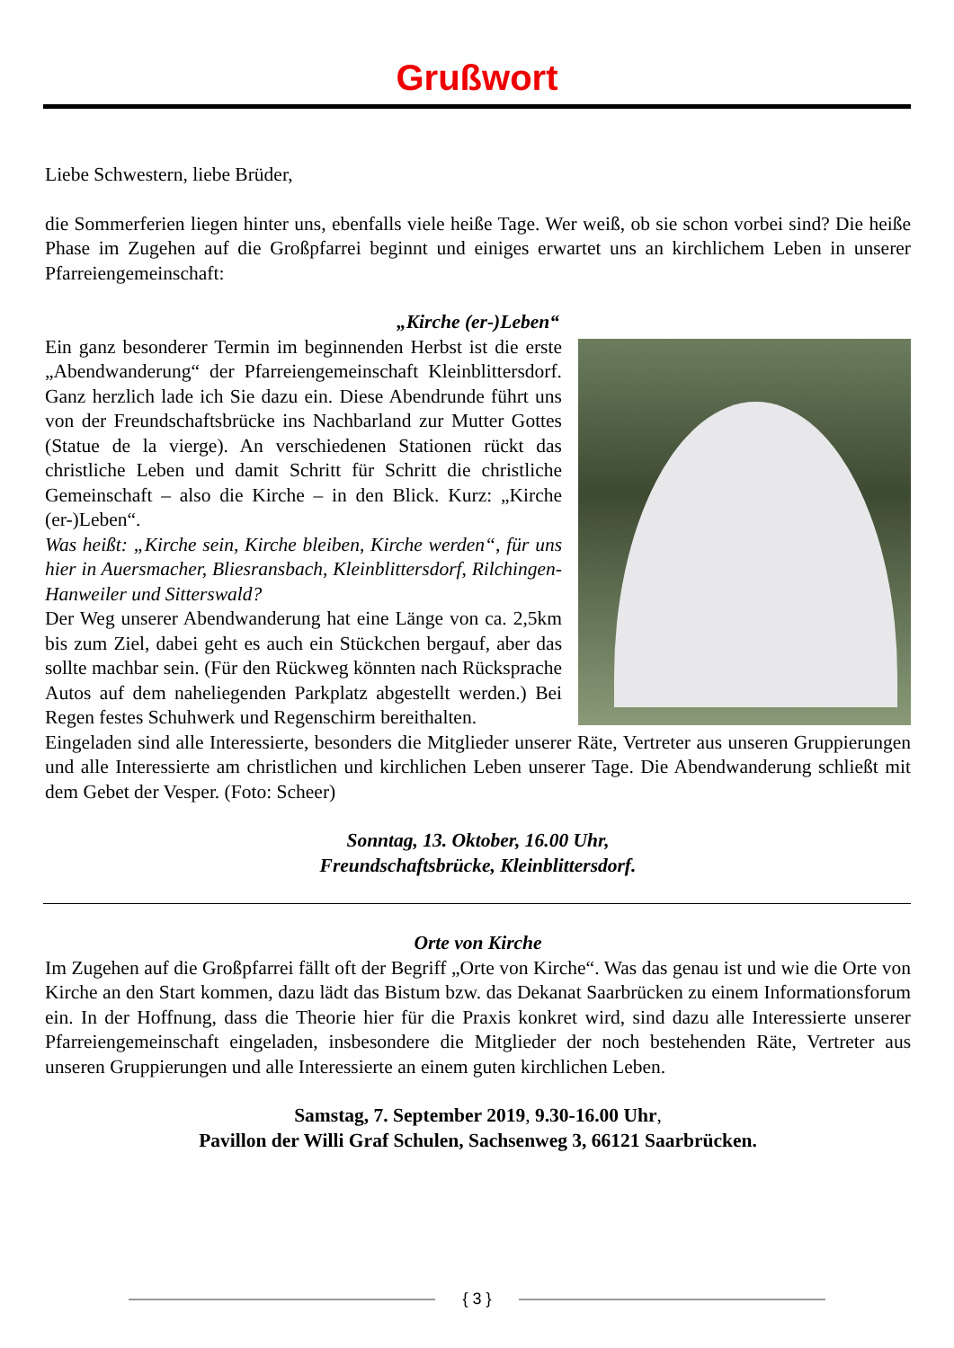Grußwort
Liebe Schwestern, liebe Brüder,
die Sommerferien liegen hinter uns, ebenfalls viele heiße Tage. Wer weiß, ob sie schon vorbei sind? Die heiße Phase im Zugehen auf die Großpfarrei beginnt und einiges erwartet uns an kirchlichem Leben in unserer Pfarreiengemeinschaft:
„Kirche (er-)Leben“
Ein ganz besonderer Termin im beginnenden Herbst ist die erste „Abendwanderung“ der Pfarreiengemeinschaft Kleinblittersdorf. Ganz herzlich lade ich Sie dazu ein. Diese Abendrunde führt uns von der Freundschaftsbrücke ins Nachbarland zur Mutter Gottes (Statue de la vierge). An verschiedenen Stationen rückt das christliche Leben und damit Schritt für Schritt die christliche Gemeinschaft – also die Kirche – in den Blick. Kurz: „Kirche (er-)Leben“.
Was heißt: „Kirche sein, Kirche bleiben, Kirche werden“, für uns hier in Auersmacher, Bliesransbach, Kleinblittersdorf, Rilchingen-Hanweiler und Sitterswald?
Der Weg unserer Abendwanderung hat eine Länge von ca. 2,5km bis zum Ziel, dabei geht es auch ein Stückchen bergauf, aber das sollte machbar sein. (Für den Rückweg könnten nach Rücksprache Autos auf dem naheliegenden Parkplatz abgestellt werden.) Bei Regen festes Schuhwerk und Regenschirm bereithalten.
Eingeladen sind alle Interessierte, besonders die Mitglieder unserer Räte, Vertreter aus unseren Gruppierungen und alle Interessierte am christlichen und kirchlichen Leben unserer Tage. Die Abendwanderung schließt mit dem Gebet der Vesper. (Foto: Scheer)
Sonntag, 13. Oktober, 16.00 Uhr,
Freundschaftsbrücke, Kleinblittersdorf.
Orte von Kirche
Im Zugehen auf die Großpfarrei fällt oft der Begriff „Orte von Kirche“. Was das genau ist und wie die Orte von Kirche an den Start kommen, dazu lädt das Bistum bzw. das Dekanat Saarbrücken zu einem Informationsforum ein. In der Hoffnung, dass die Theorie hier für die Praxis konkret wird, sind dazu alle Interessierte unserer Pfarreiengemeinschaft eingeladen, insbesondere die Mitglieder der noch bestehenden Räte, Vertreter aus unseren Gruppierungen und alle Interessierte an einem guten kirchlichen Leben.
Samstag, 7. September 2019, 9.30-16.00 Uhr,
Pavillon der Willi Graf Schulen, Sachsenweg 3, 66121 Saarbrücken.
{ 3 }